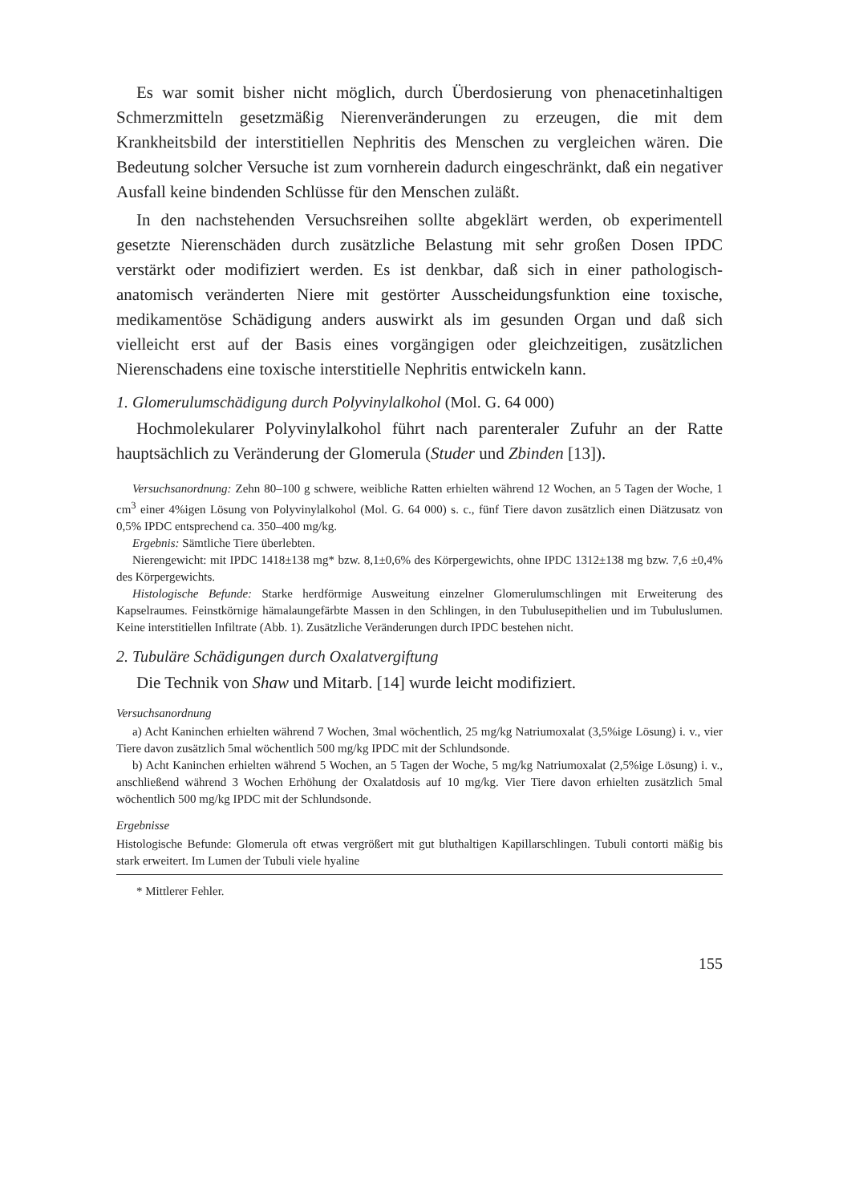Es war somit bisher nicht möglich, durch Überdosierung von phenacetinhaltigen Schmerzmitteln gesetzmäßig Nierenveränderungen zu erzeugen, die mit dem Krankheitsbild der interstitiellen Nephritis des Menschen zu vergleichen wären. Die Bedeutung solcher Versuche ist zum vornherein dadurch eingeschränkt, daß ein negativer Ausfall keine bindenden Schlüsse für den Menschen zuläßt.
In den nachstehenden Versuchsreihen sollte abgeklärt werden, ob experimentell gesetzte Nierenschäden durch zusätzliche Belastung mit sehr großen Dosen IPDC verstärkt oder modifiziert werden. Es ist denkbar, daß sich in einer pathologisch-anatomisch veränderten Niere mit gestörter Ausscheidungsfunktion eine toxische, medikamentöse Schädigung anders auswirkt als im gesunden Organ und daß sich vielleicht erst auf der Basis eines vorgängigen oder gleichzeitigen, zusätzlichen Nierenschadens eine toxische interstitielle Nephritis entwickeln kann.
1. Glomerulumschädigung durch Polyvinylalkohol (Mol. G. 64 000)
Hochmolekularer Polyvinylalkohol führt nach parenteraler Zufuhr an der Ratte hauptsächlich zu Veränderung der Glomerula (Studer und Zbinden [13]).
Versuchsanordnung: Zehn 80–100 g schwere, weibliche Ratten erhielten während 12 Wochen, an 5 Tagen der Woche, 1 cm<sup>3</sup> einer 4%igen Lösung von Polyvinylalkohol (Mol. G. 64 000) s. c., fünf Tiere davon zusätzlich einen Diätzusatz von 0,5% IPDC entsprechend ca. 350–400 mg/kg.
Ergebnis: Sämtliche Tiere überlebten.
Nierengewicht: mit IPDC 1418±138 mg* bzw. 8,1±0,6% des Körpergewichts, ohne IPDC 1312±138 mg bzw. 7,6 ±0,4% des Körpergewichts.
Histologische Befunde: Starke herdförmige Ausweitung einzelner Glomerulumschlingen mit Erweiterung des Kapselraumes. Feinstkörnige hämalaungefärbte Massen in den Schlingen, in den Tubulusepithelien und im Tubuluslumen. Keine interstitiellen Infiltrate (Abb. 1). Zusätzliche Veränderungen durch IPDC bestehen nicht.
2. Tubuläre Schädigungen durch Oxalatvergiftung
Die Technik von Shaw und Mitarb. [14] wurde leicht modifiziert.
Versuchsanordnung
a) Acht Kaninchen erhielten während 7 Wochen, 3mal wöchentlich, 25 mg/kg Natriumoxalat (3,5%ige Lösung) i. v., vier Tiere davon zusätzlich 5mal wöchentlich 500 mg/kg IPDC mit der Schlundsonde.
b) Acht Kaninchen erhielten während 5 Wochen, an 5 Tagen der Woche, 5 mg/kg Natriumoxalat (2,5%ige Lösung) i. v., anschließend während 3 Wochen Erhöhung der Oxalatdosis auf 10 mg/kg. Vier Tiere davon erhielten zusätzlich 5mal wöchentlich 500 mg/kg IPDC mit der Schlundsonde.
Ergebnisse
Histologische Befunde: Glomerula oft etwas vergrößert mit gut bluthaltigen Kapillarschlingen. Tubuli contorti mäßig bis stark erweitert. Im Lumen der Tubuli viele hyaline
* Mittlerer Fehler.
155